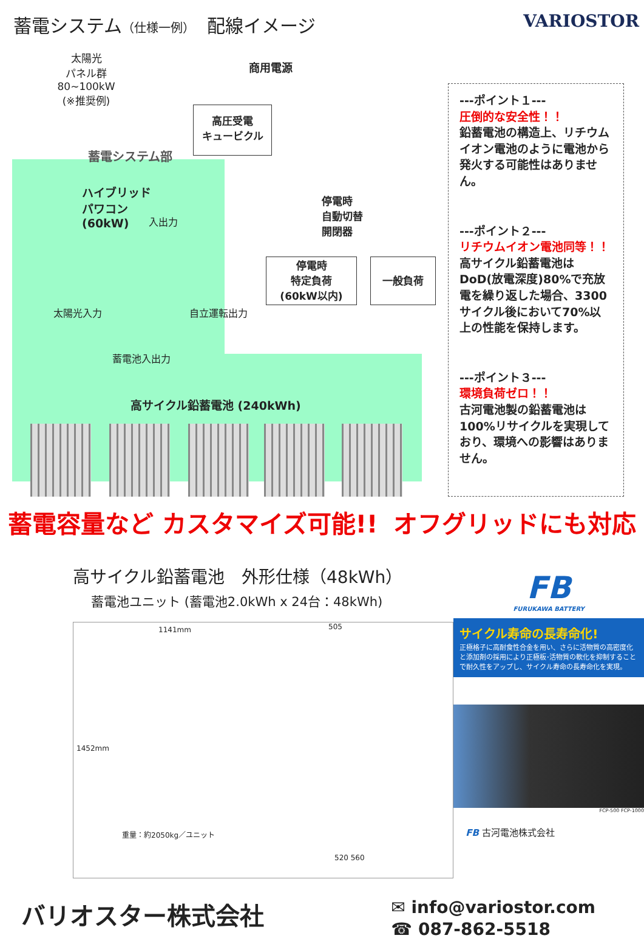蓄電システム（仕様一例）　配線イメージ
VARIOSTOR
太陽光
パネル群
80~100kW
(※推奨例)
商用電源
高圧受電
キュービクル
蓄電システム部
ハイブリッド
パワコン
(60kW)
入出力
停電時
自動切替
開閉器
停電時
特定負荷
(60kW以内)
一般負荷
太陽光入力 自立運転出力
蓄電池入出力
高サイクル鉛蓄電池 (240kWh)
---ポイント１---
圧倒的な安全性！！
鉛蓄電池の構造上、リチウムイオン電池のように電池から発火する可能性はありません。
---ポイント２---
リチウムイオン電池同等！！
高サイクル鉛蓄電池はDoD(放電深度)80%で充放電を繰り返した場合、3300サイクル後において70%以上の性能を保持します。
---ポイント３---
環境負荷ゼロ！！
古河電池製の鉛蓄電池は100%リサイクルを実現しており、環境への影響はありません。
蓄電容量など カスタマイズ可能!! オフグリッドにも対応
高サイクル鉛蓄電池　外形仕様（48kWh）
蓄電池ユニット (蓄電池2.0kWh x 24台：48kWh)
1141mm
1452mm
重量：約2050kg／ユニット
505
520 560
FB
FURUKAWA BATTERY
サイクル寿命の長寿命化!
正極格子に高耐食性合金を用い、さらに活物質の高密度化と添加剤の採用により正極板･活物質の軟化を抑制することで耐久性をアップし、サイクル寿命の長寿命化を実現。
FCP-500 FCP-1000
FB 古河電池株式会社
バリオスター株式会社
✉ info@variostor.com
☎ 087-862-5518